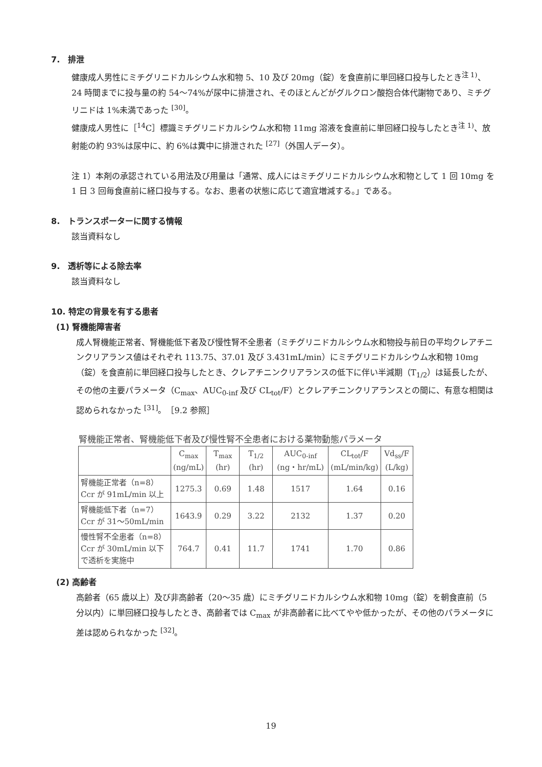7.　排泄
健康成人男性にミチグリニドカルシウム水和物 5、10 及び 20mg（錠）を食直前に単回経口投与したとき<sup>注 1)</sup>、24 時間までに投与量の約 54～74%が尿中に排泄され、そのほとんどがグルクロン酸抱合体代謝物であり、ミチグリニドは 1%未満であった <sup>[30]</sup>。
健康成人男性に［<sup>14</sup>C］標識ミチグリニドカルシウム水和物 11mg 溶液を食直前に単回経口投与したとき<sup>注 1)</sup>、放射能の約 93%は尿中に、約 6%は糞中に排泄された <sup>[27]</sup>（外国人データ）。
注 1）本剤の承認されている用法及び用量は「通常、成人にはミチグリニドカルシウム水和物として 1 回 10mg を 1 日 3 回毎食直前に経口投与する。なお、患者の状態に応じて適宜増減する。」である。
8.　トランスポーターに関する情報
該当資料なし
9.　透析等による除去率
該当資料なし
10. 特定の背景を有する患者
(1) 腎機能障害者
成人腎機能正常者、腎機能低下者及び慢性腎不全患者（ミチグリニドカルシウム水和物投与前日の平均クレアチニンクリアランス値はそれぞれ 113.75、37.01 及び 3.431mL/min）にミチグリニドカルシウム水和物 10mg（錠）を食直前に単回経口投与したとき、クレアチニンクリアランスの低下に伴い半減期（T<sub>1/2</sub>）は延長したが、その他の主要パラメータ（C<sub>max</sub>、AUC<sub>0-inf</sub> 及び CL<sub>tot</sub>/F）とクレアチニンクリアランスとの間に、有意な相関は認められなかった <sup>[31]</sup>。［9.2 参照］
腎機能正常者、腎機能低下者及び慢性腎不全患者における薬物動態パラメータ
| | C<sub>max</sub> (ng/mL) | T<sub>max</sub> (hr) | T<sub>1/2</sub> (hr) | AUC<sub>0-inf</sub> (ng・hr/mL) | CL<sub>tot</sub>/F (mL/min/kg) | Vd<sub>ss</sub>/F (L/kg) |
| --- | --- | --- | --- | --- | --- | --- |
| 腎機能正常者（n=8） Ccr が 91mL/min 以上 | 1275.3 | 0.69 | 1.48 | 1517 | 1.64 | 0.16 |
| 腎機能低下者（n=7） Ccr が 31～50mL/min | 1643.9 | 0.29 | 3.22 | 2132 | 1.37 | 0.20 |
| 慢性腎不全患者（n=8） Ccr が 30mL/min 以下 で透析を実施中 | 764.7 | 0.41 | 11.7 | 1741 | 1.70 | 0.86 |
(2) 高齢者
高齢者（65 歳以上）及び非高齢者（20～35 歳）にミチグリニドカルシウム水和物 10mg（錠）を朝食直前（5 分以内）に単回経口投与したとき、高齢者では C<sub>max</sub> が非高齢者に比べてやや低かったが、その他のパラメータに差は認められなかった <sup>[32]</sup>。
19